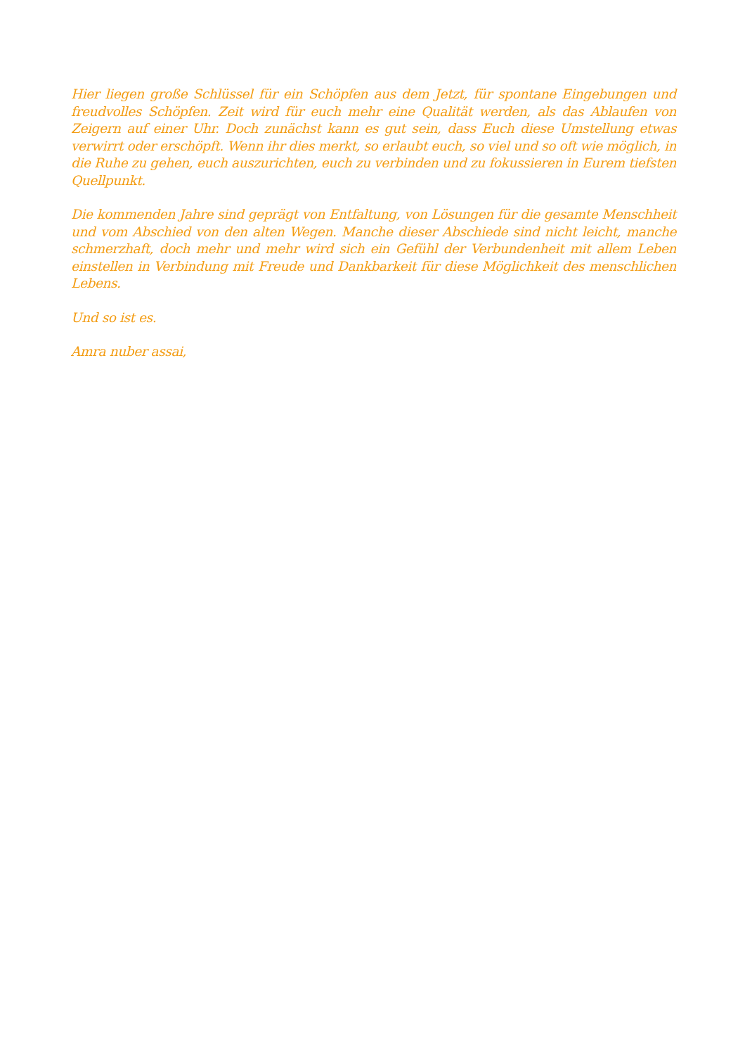Hier liegen große Schlüssel für ein Schöpfen aus dem Jetzt, für spontane Eingebungen und freudvolles Schöpfen. Zeit wird für euch mehr eine Qualität werden, als das Ablaufen von Zeigern auf einer Uhr. Doch zunächst kann es gut sein, dass Euch diese Umstellung etwas verwirrt oder erschöpft. Wenn ihr dies merkt, so erlaubt euch, so viel und so oft wie möglich, in die Ruhe zu gehen, euch auszurichten, euch zu verbinden und zu fokussieren in Eurem tiefsten Quellpunkt.
Die kommenden Jahre sind geprägt von Entfaltung, von Lösungen für die gesamte Menschheit und vom Abschied von den alten Wegen. Manche dieser Abschiede sind nicht leicht, manche schmerzhaft, doch mehr und mehr wird sich ein Gefühl der Verbundenheit mit allem Leben einstellen in Verbindung mit Freude und Dankbarkeit für diese Möglichkeit des menschlichen Lebens.
Und so ist es.
Amra nuber assai,